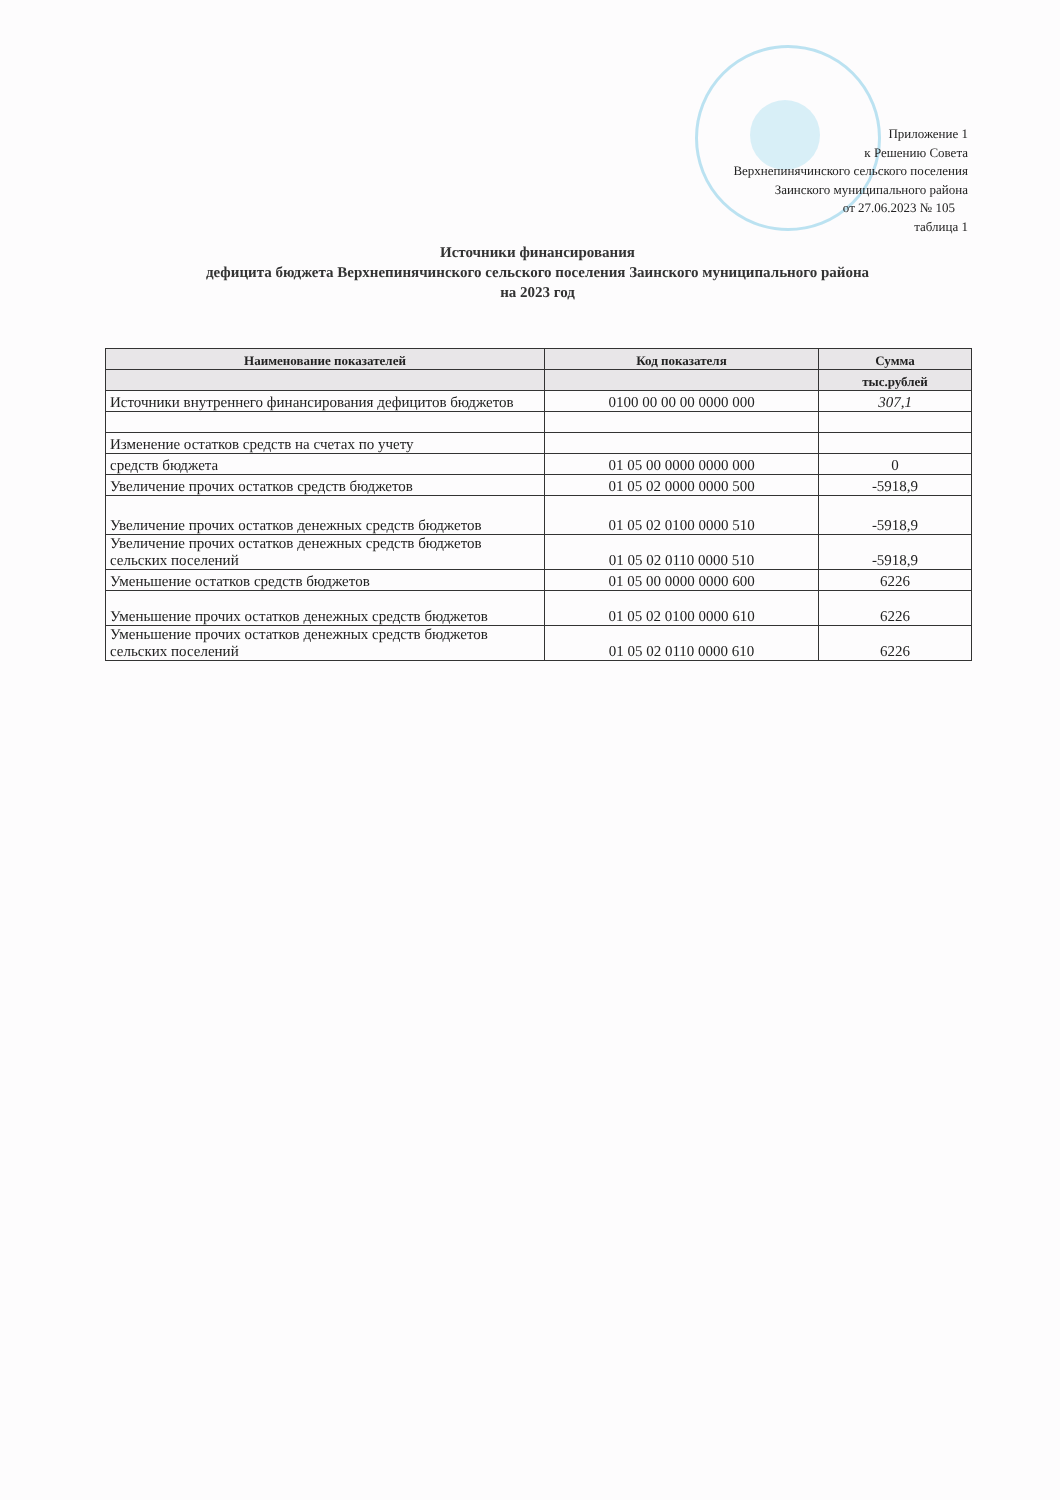Приложение 1
к Решению Совета
Верхнепинячинского сельского поселения
Заинского муниципального района
от 27.06.2023 № 105
таблица 1
Источники финансирования
дефицита бюджета Верхнепинячинского сельского поселения Заинского муниципального района
на 2023 год
| Наименование показателей | Код показателя | Сумма |
| --- | --- | --- |
| | | тыс.рублей |
| Источники внутреннего финансирования дефицитов бюджетов | 0100 00 00 00 0000 000 | 307,1 |
| Изменение остатков средств на счетах по учету | | |
| средств бюджета | 01 05 00 0000 0000 000 | 0 |
| Увеличение прочих остатков средств бюджетов | 01 05 02 0000 0000 500 | -5918,9 |
| Увеличение прочих остатков денежных средств бюджетов | 01 05 02 0100 0000 510 | -5918,9 |
| Увеличение прочих остатков денежных средств бюджетов сельских поселений | 01 05 02 0110 0000 510 | -5918,9 |
| Уменьшение остатков средств бюджетов | 01 05 00 0000 0000 600 | 6226 |
| Уменьшение прочих остатков денежных средств бюджетов | 01 05 02 0100 0000 610 | 6226 |
| Уменьшение прочих остатков денежных средств бюджетов сельских поселений | 01 05 02 0110 0000 610 | 6226 |